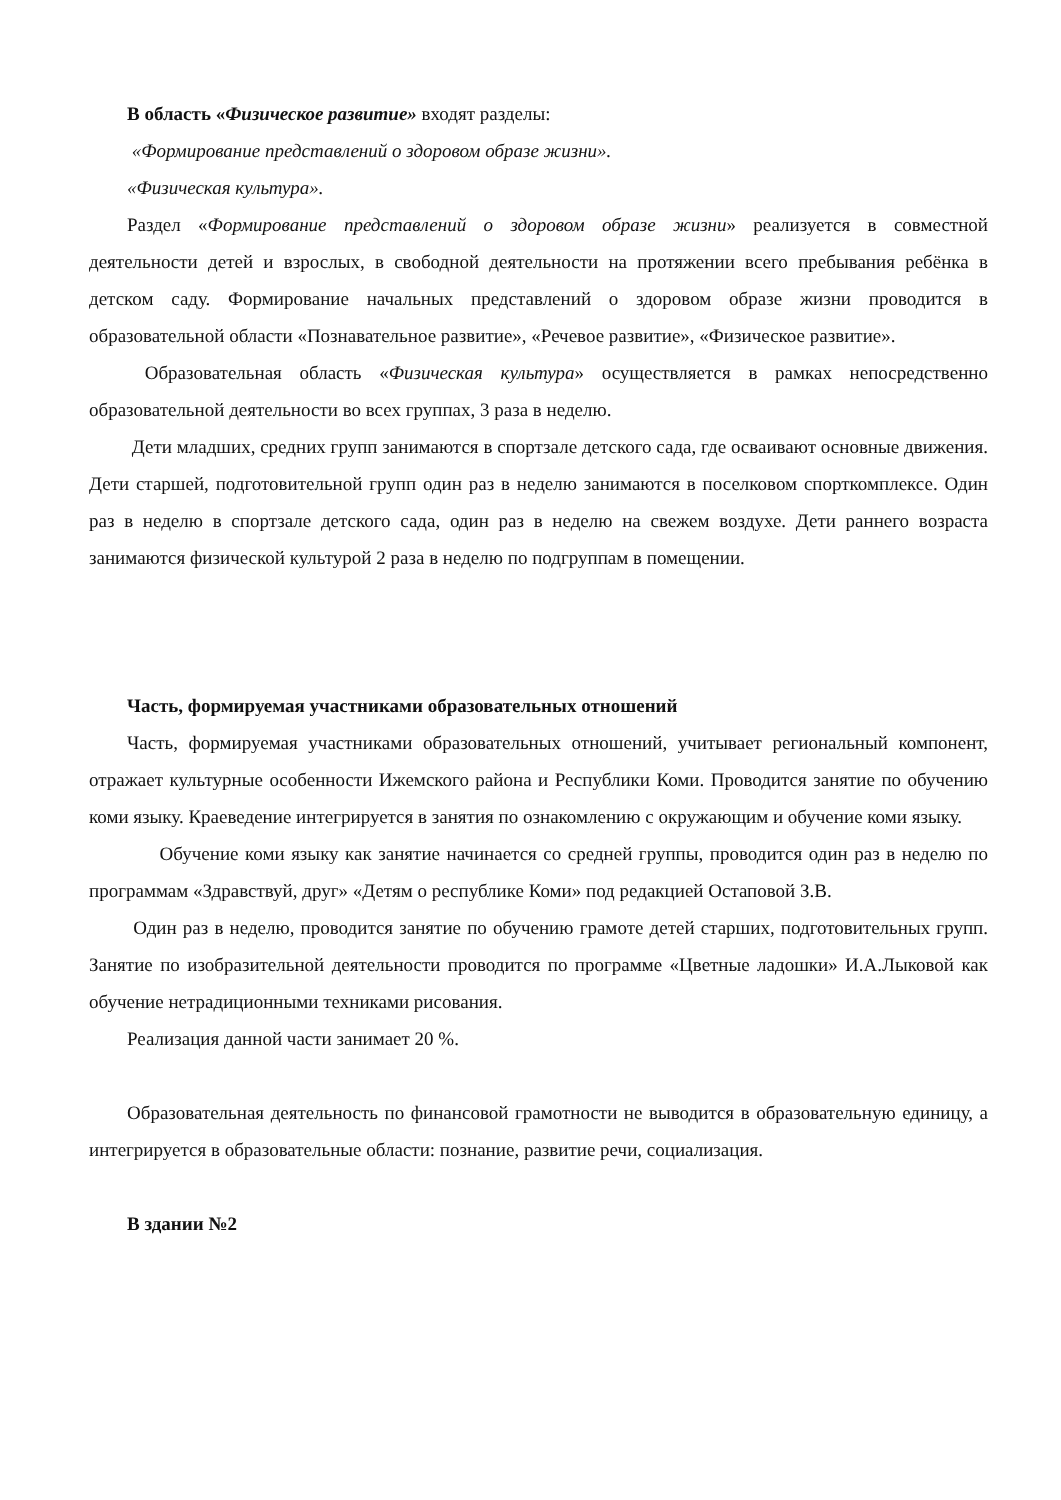В область «Физическое развитие» входят разделы:
«Формирование представлений о здоровом образе жизни».
«Физическая культура».
Раздел «Формирование представлений о здоровом образе жизни» реализуется в совместной деятельности детей и взрослых, в свободной деятельности на протяжении всего пребывания ребёнка в детском саду. Формирование начальных представлений о здоровом образе жизни проводится в образовательной области «Познавательное развитие», «Речевое развитие», «Физическое развитие».
Образовательная область «Физическая культура» осуществляется в рамках непосредственно образовательной деятельности во всех группах, 3 раза в неделю.
Дети младших, средних групп занимаются в спортзале детского сада, где осваивают основные движения. Дети старшей, подготовительной групп один раз в неделю занимаются в поселковом спорткомплексе. Один раз в неделю в спортзале детского сада, один раз в неделю на свежем воздухе. Дети раннего возраста занимаются физической культурой 2 раза в неделю по подгруппам в помещении.
Часть, формируемая участниками образовательных отношений
Часть, формируемая участниками образовательных отношений, учитывает региональный компонент, отражает культурные особенности Ижемского района и Республики Коми. Проводится занятие по обучению коми языку. Краеведение интегрируется в занятия по ознакомлению с окружающим и обучение коми языку.
Обучение коми языку как занятие начинается со средней группы, проводится один раз в неделю по программам «Здравствуй, друг» «Детям о республике Коми» под редакцией Остаповой З.В.
Один раз в неделю, проводится занятие по обучению грамоте детей старших, подготовительных групп. Занятие по изобразительной деятельности проводится по программе «Цветные ладошки» И.А.Лыковой как обучение нетрадиционными техниками рисования.
Реализация данной части занимает 20 %.
Образовательная деятельность по финансовой грамотности не выводится в образовательную единицу, а интегрируется в образовательные области: познание, развитие речи, социализация.
В здании №2